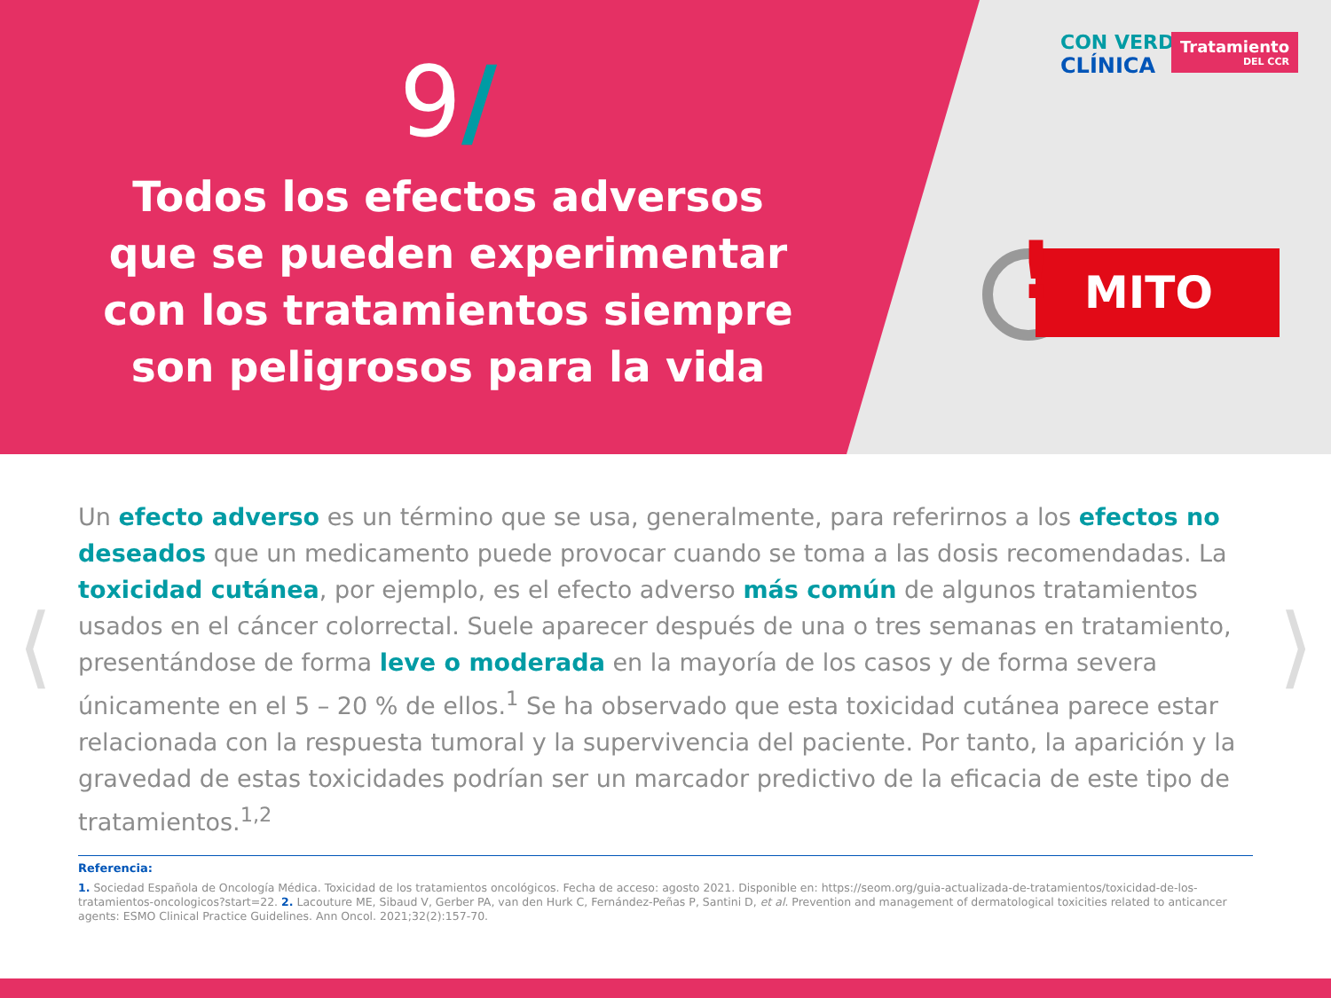9/
Todos los efectos adversos que se pueden experimentar con los tratamientos siempre son peligrosos para la vida
CON VERDAD
CLÍNICA
Tratamiento
DEL CCR
MITO
!
⟨ ⟩
Un efecto adverso es un término que se usa, generalmente, para referirnos a los efectos no deseados que un medicamento puede provocar cuando se toma a las dosis recomendadas. La toxicidad cutánea, por ejemplo, es el efecto adverso más común de algunos tratamientos usados en el cáncer colorrectal. Suele aparecer después de una o tres semanas en tratamiento, presentándose de forma leve o moderada en la mayoría de los casos y de forma severa únicamente en el 5 – 20 % de ellos.<sup>1</sup> Se ha observado que esta toxicidad cutánea parece estar relacionada con la respuesta tumoral y la supervivencia del paciente. Por tanto, la aparición y la gravedad de estas toxicidades podrían ser un marcador predictivo de la eficacia de este tipo de tratamientos.<sup>1,2</sup>
Referencia:
1. Sociedad Española de Oncología Médica. Toxicidad de los tratamientos oncológicos. Fecha de acceso: agosto 2021. Disponible en: https://seom.org/guia-actualizada-de-tratamientos/toxicidad-de-los-tratamientos-oncologicos?start=22. 2. Lacouture ME, Sibaud V, Gerber PA, van den Hurk C, Fernández-Peñas P, Santini D, et al. Prevention and management of dermatological toxicities related to anticancer agents: ESMO Clinical Practice Guidelines. Ann Oncol. 2021;32(2):157-70.